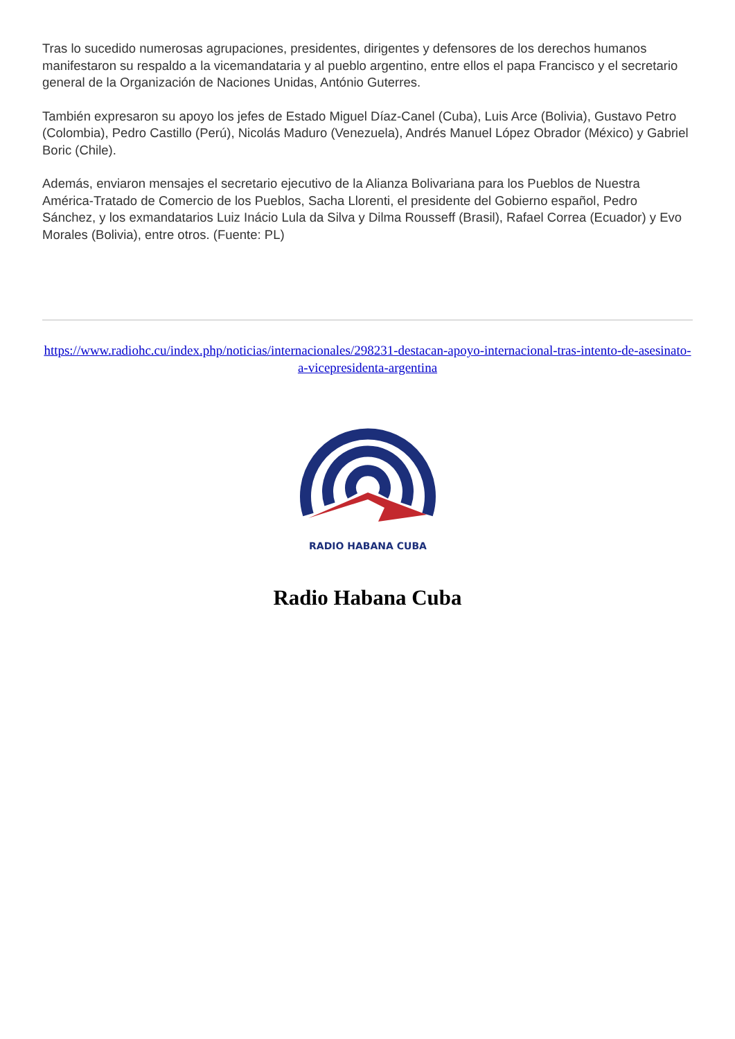Tras lo sucedido numerosas agrupaciones, presidentes, dirigentes y defensores de los derechos humanos manifestaron su respaldo a la vicemandataria y al pueblo argentino, entre ellos el papa Francisco y el secretario general de la Organización de Naciones Unidas, António Guterres.
También expresaron su apoyo los jefes de Estado Miguel Díaz-Canel (Cuba), Luis Arce (Bolivia), Gustavo Petro (Colombia), Pedro Castillo (Perú), Nicolás Maduro (Venezuela), Andrés Manuel López Obrador (México) y Gabriel Boric (Chile).
Además, enviaron mensajes el secretario ejecutivo de la Alianza Bolivariana para los Pueblos de Nuestra América-Tratado de Comercio de los Pueblos, Sacha Llorenti, el presidente del Gobierno español, Pedro Sánchez, y los exmandatarios Luiz Inácio Lula da Silva y Dilma Rousseff (Brasil), Rafael Correa (Ecuador) y Evo Morales (Bolivia), entre otros. (Fuente: PL)
https://www.radiohc.cu/index.php/noticias/internacionales/298231-destacan-apoyo-internacional-tras-intento-de-asesinato-a-vicepresidenta-argentina
RADIO HABANA CUBA
Radio Habana Cuba